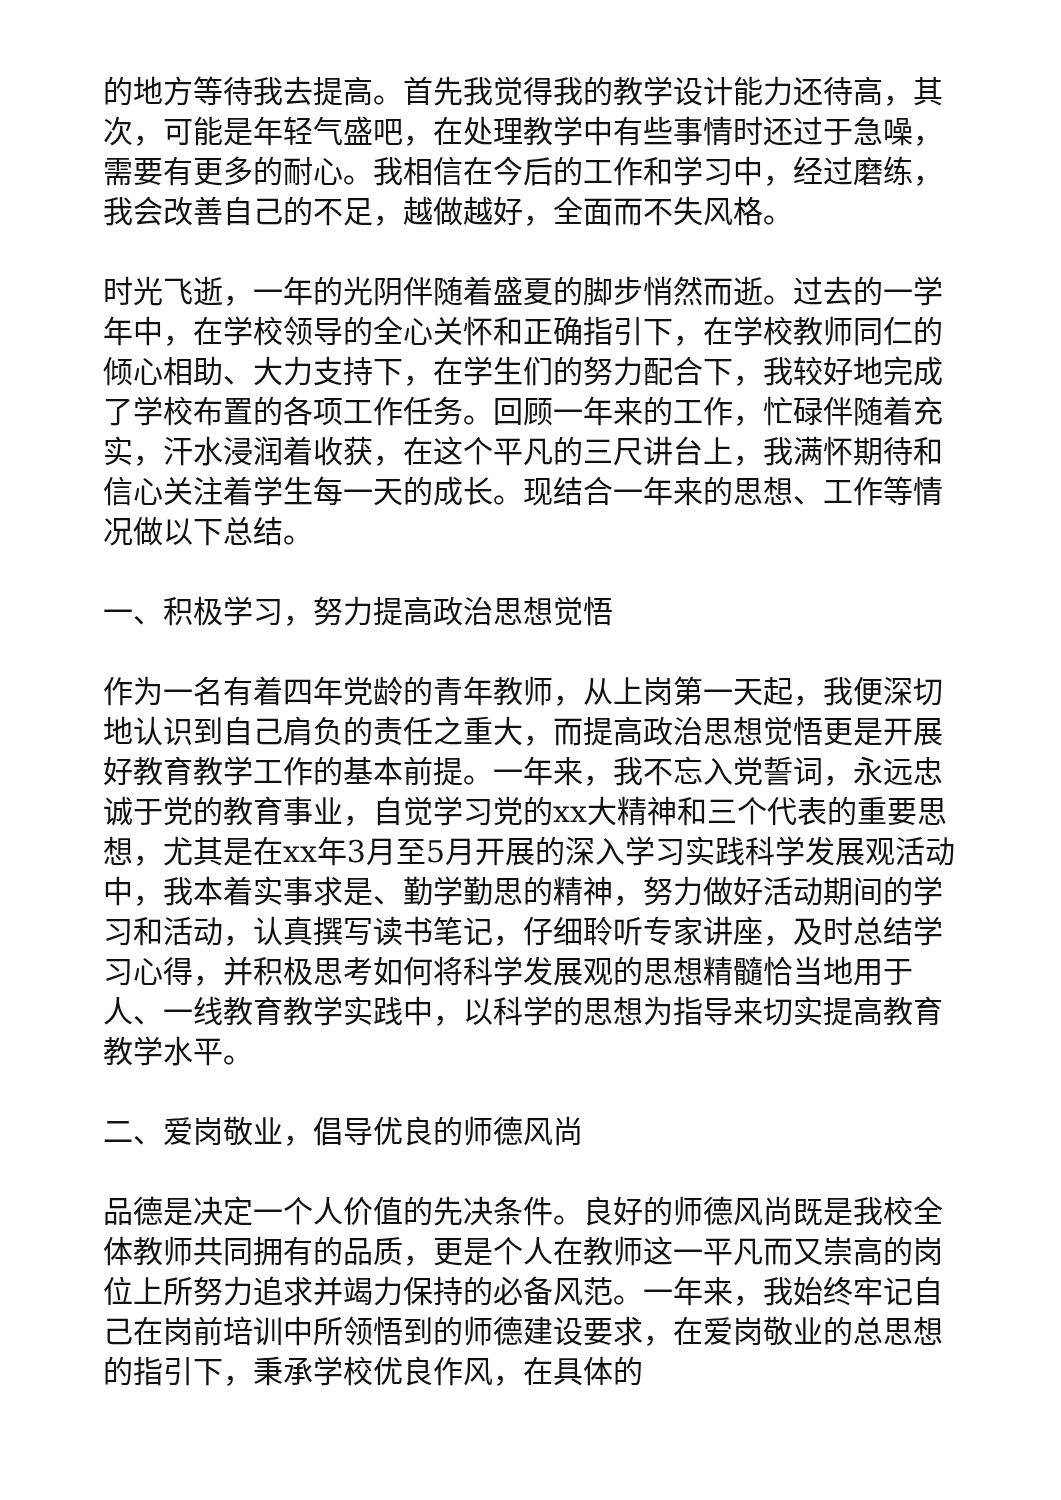的地方等待我去提高。首先我觉得我的教学设计能力还待高，其次，可能是年轻气盛吧，在处理教学中有些事情时还过于急噪，需要有更多的耐心。我相信在今后的工作和学习中，经过磨练，我会改善自己的不足，越做越好，全面而不失风格。
时光飞逝，一年的光阴伴随着盛夏的脚步悄然而逝。过去的一学年中，在学校领导的全心关怀和正确指引下，在学校教师同仁的倾心相助、大力支持下，在学生们的努力配合下，我较好地完成了学校布置的各项工作任务。回顾一年来的工作，忙碌伴随着充实，汗水浸润着收获，在这个平凡的三尺讲台上，我满怀期待和信心关注着学生每一天的成长。现结合一年来的思想、工作等情况做以下总结。
一、积极学习，努力提高政治思想觉悟
作为一名有着四年党龄的青年教师，从上岗第一天起，我便深切地认识到自己肩负的责任之重大，而提高政治思想觉悟更是开展好教育教学工作的基本前提。一年来，我不忘入党誓词，永远忠诚于党的教育事业，自觉学习党的xx大精神和三个代表的重要思想，尤其是在xx年3月至5月开展的深入学习实践科学发展观活动中，我本着实事求是、勤学勤思的精神，努力做好活动期间的学习和活动，认真撰写读书笔记，仔细聆听专家讲座，及时总结学习心得，并积极思考如何将科学发展观的思想精髓恰当地用于人、一线教育教学实践中，以科学的思想为指导来切实提高教育教学水平。
二、爱岗敬业，倡导优良的师德风尚
品德是决定一个人价值的先决条件。良好的师德风尚既是我校全体教师共同拥有的品质，更是个人在教师这一平凡而又崇高的岗位上所努力追求并竭力保持的必备风范。一年来，我始终牢记自己在岗前培训中所领悟到的师德建设要求，在爱岗敬业的总思想的指引下，秉承学校优良作风，在具体的